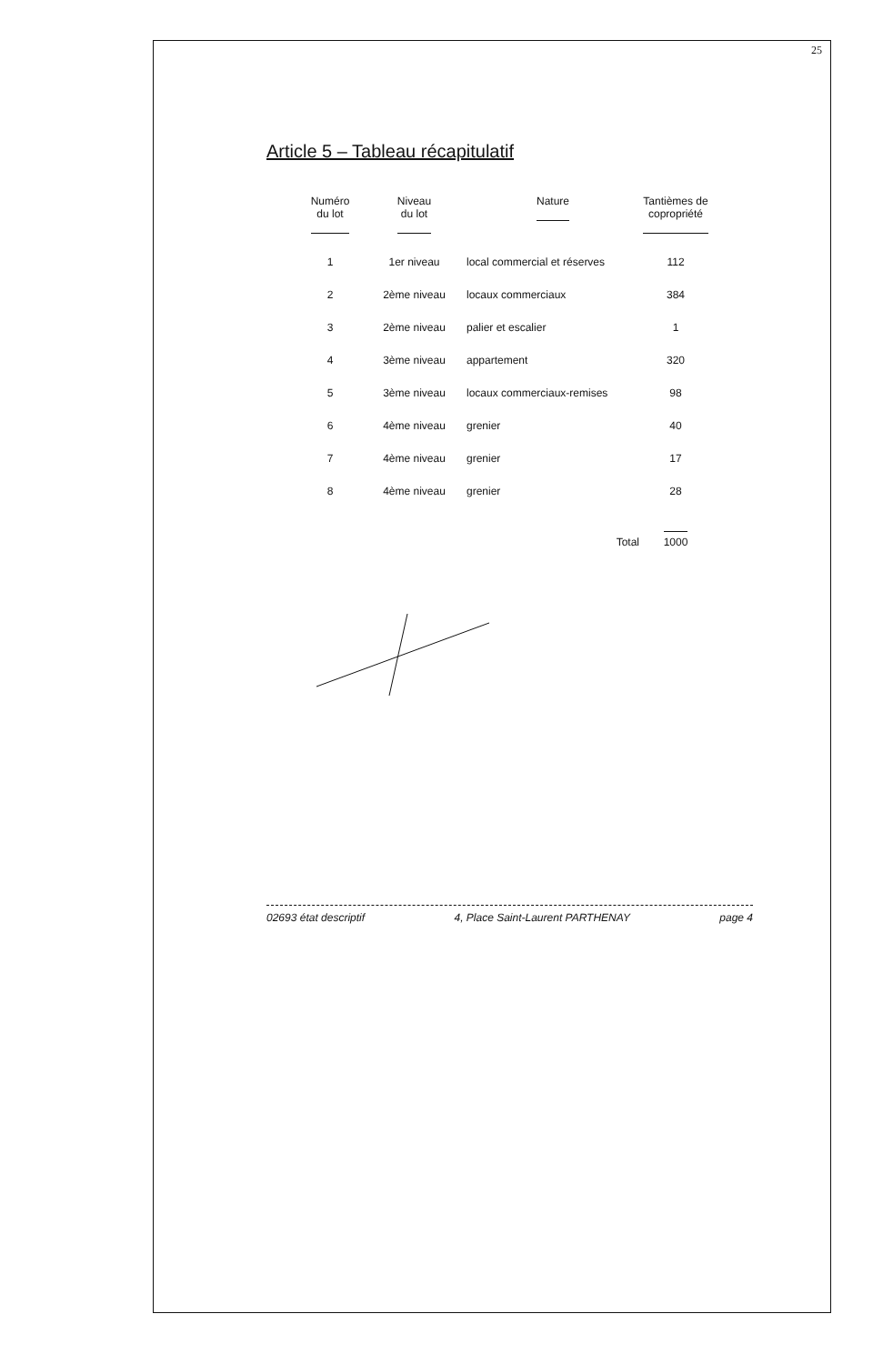25
Article 5 – Tableau récapitulatif
| Numéro du lot | Niveau du lot | Nature | Tantièmes de copropriété |
| --- | --- | --- | --- |
| 1 | 1er niveau | local commercial et réserves | 112 |
| 2 | 2ème niveau | locaux commerciaux | 384 |
| 3 | 2ème niveau | palier et escalier | 1 |
| 4 | 3ème niveau | appartement | 320 |
| 5 | 3ème niveau | locaux commerciaux-remises | 98 |
| 6 | 4ème niveau | grenier | 40 |
| 7 | 4ème niveau | grenier | 17 |
| 8 | 4ème niveau | grenier | 28 |
| | | Total | 1000 |
02693 état descriptif 4, Place Saint-Laurent PARTHENAY page 4